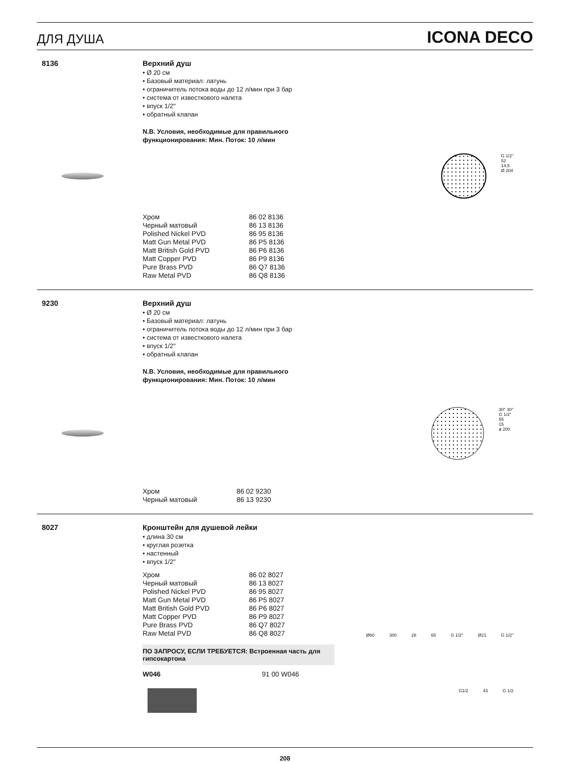ДЛЯ ДУША ICONA DECO
8136 Верхний душ
• Ø 20 см
• Базовый материал: латунь
• ограничитель потока воды до 12 л/мин при 3 бар
• система от известкового налета
• впуск 1/2''
• обратный клапан
N.B. Условия, необходимые для правильного
функционирования: Мин. Поток: 10 л/мин
G 1/2"
52
14,5
Ø 204
| Хром | 86 02 8136 |
| Черный матовый | 86 13 8136 |
| Polished Nickel PVD | 86 95 8136 |
| Matt Gun Metal PVD | 86 P5 8136 |
| Matt British Gold PVD | 86 P6 8136 |
| Matt Copper PVD | 86 P9 8136 |
| Pure Brass PVD | 86 Q7 8136 |
| Raw Metal PVD | 86 Q8 8136 |
9230 Верхний душ
• Ø 20 см
• Базовый материал: латунь
• ограничитель потока воды до 12 л/мин при 3 бар
• система от известкового налета
• впуск 1/2''
• обратный клапан
N.B. Условия, необходимые для правильного
функционирования: Мин. Поток: 10 л/мин
30° 30°
G 1/2"
55
15
ø 200
| Хром | 86 02 9230 |
| Черный матовый | 86 13 9230 |
8027 Кронштейн для душевой лейки
• длина 30 см
• круглая розетка
• настенный
• впуск 1/2''
| Хром | 86 02 8027 |
| Черный матовый | 86 13 8027 |
| Polished Nickel PVD | 86 95 8027 |
| Matt Gun Metal PVD | 86 P5 8027 |
| Matt British Gold PVD | 86 P6 8027 |
| Matt Copper PVD | 86 P9 8027 |
| Pure Brass PVD | 86 Q7 8027 |
| Raw Metal PVD | 86 Q8 8027 |
Ø60 300 28 65 G 1/2" Ø21 G 1/2"
ПО ЗАПРОСУ, ЕСЛИ ТРЕБУЕТСЯ: Встроенная часть для гипсокартона
| W046 | 91 00 W046 |
G1/2 43 G 1/2
208